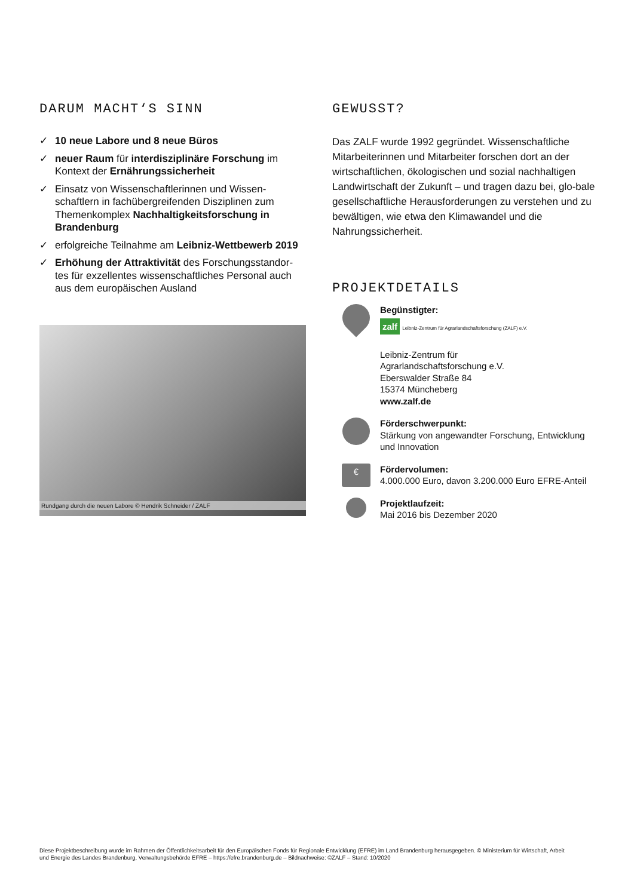DARUM MACHT‘S SINN
✓ 10 neue Labore und 8 neue Büros
✓ neuer Raum für interdisziplinäre Forschung im Kontext der Ernährungssicherheit
✓ Einsatz von Wissenschaftlerinnen und Wissen-schaftlern in fachübergreifenden Disziplinen zum Themenkomplex Nachhaltigkeitsforschung in Brandenburg
✓ erfolgreiche Teilnahme am Leibniz-Wettbewerb 2019
✓ Erhöhung der Attraktivität des Forschungsstandor-tes für exzellentes wissenschaftliches Personal auch aus dem europäischen Ausland
Rundgang durch die neuen Labore © Hendrik Schneider / ZALF
GEWUSST?
Das ZALF wurde 1992 gegründet. Wissenschaftliche Mitarbeiterinnen und Mitarbeiter forschen dort an der wirtschaftlichen, ökologischen und sozial nachhaltigen Landwirtschaft der Zukunft – und tragen dazu bei, glo-bale gesellschaftliche Herausforderungen zu verstehen und zu bewältigen, wie etwa den Klimawandel und die Nahrungssicherheit.
PROJEKTDETAILS
Begünstigter:
zalf Leibniz-Zentrum für Agrarlandschaftsforschung (ZALF) e.V.
Leibniz-Zentrum für
Agrarlandschaftsforschung e.V.
Eberswalder Straße 84
15374 Müncheberg
www.zalf.de
Förderschwerpunkt:
Stärkung von angewandter Forschung, Entwicklung und Innovation
€
Fördervolumen:
4.000.000 Euro, davon 3.200.000 Euro EFRE-Anteil
Projektlaufzeit:
Mai 2016 bis Dezember 2020
Diese Projektbeschreibung wurde im Rahmen der Öffentlichkeitsarbeit für den Europäischen Fonds für Regionale Entwicklung (EFRE) im Land Brandenburg herausgegeben. © Ministerium für Wirtschaft, Arbeit und Energie des Landes Brandenburg, Verwaltungsbehörde EFRE – https://efre.brandenburg.de – Bildnachweise: ©ZALF – Stand: 10/2020